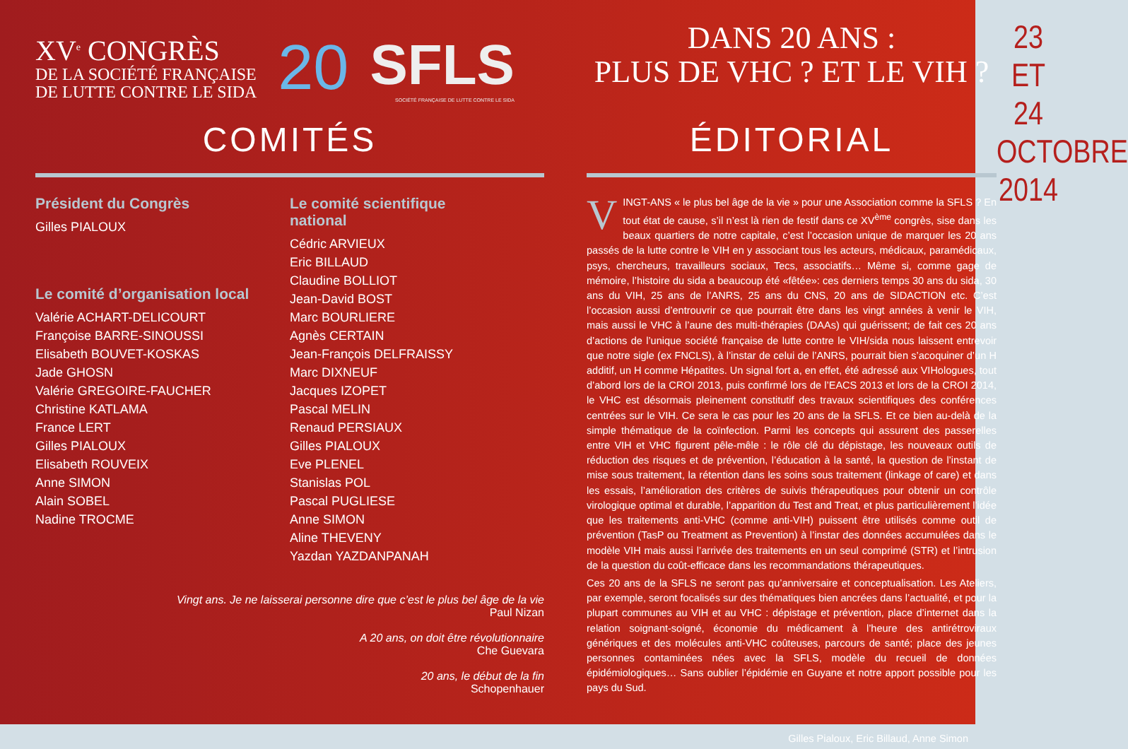XV<sup>e</sup> CONGRÈS
DE LA SOCIÉTÉ FRANÇAISE
DE LUTTE CONTRE LE SIDA
20
SFLS
SOCIÉTÉ FRANÇAISE DE LUTTE CONTRE LE SIDA
COMITÉS
Président du Congrès
Gilles PIALOUX
Le comité d’organisation local
Valérie ACHART-DELICOURT
Françoise BARRE-SINOUSSI
Elisabeth BOUVET-KOSKAS
Jade GHOSN
Valérie GREGOIRE-FAUCHER
Christine KATLAMA
France LERT
Gilles PIALOUX
Elisabeth ROUVEIX
Anne SIMON
Alain SOBEL
Nadine TROCME
Le comité scientifique
national
Cédric ARVIEUX
Eric BILLAUD
Claudine BOLLIOT
Jean-David BOST
Marc BOURLIERE
Agnès CERTAIN
Jean-François DELFRAISSY
Marc DIXNEUF
Jacques IZOPET
Pascal MELIN
Renaud PERSIAUX
Gilles PIALOUX
Eve PLENEL
Stanislas POL
Pascal PUGLIESE
Anne SIMON
Aline THEVENY
Yazdan YAZDANPANAH
Vingt ans. Je ne laisserai personne dire que c’est le plus bel âge de la vie
Paul Nizan
A 20 ans, on doit être révolutionnaire
Che Guevara
20 ans, le début de la fin
Schopenhauer
DANS 20 ANS :
PLUS DE VHC ? ET LE VIH ?
ÉDITORIAL
VINGT-ANS « le plus bel âge de la vie » pour une Association comme la SFLS ? En tout état de cause, s’il n’est là rien de festif dans ce XV<sup>ème</sup> congrès, sise dans les beaux quartiers de notre capitale, c’est l’occasion unique de marquer les 20 ans passés de la lutte contre le VIH en y associant tous les acteurs, médicaux, paramédicaux, psys, chercheurs, travailleurs sociaux, Tecs, associatifs… Même si, comme gage de mémoire, l’histoire du sida a beaucoup été «fêtée»: ces derniers temps 30 ans du sida, 30 ans du VIH, 25 ans de l’ANRS, 25 ans du CNS, 20 ans de SIDACTION etc. C’est l’occasion aussi d’entrouvrir ce que pourrait être dans les vingt années à venir le VIH, mais aussi le VHC à l’aune des multi-thérapies (DAAs) qui guérissent; de fait ces 20 ans d’actions de l’unique société française de lutte contre le VIH/sida nous laissent entrevoir que notre sigle (ex FNCLS), à l’instar de celui de l’ANRS, pourrait bien s’acoquiner d’un H additif, un H comme Hépatites. Un signal fort a, en effet, été adressé aux VIHologues, tout d’abord lors de la CROI 2013, puis confirmé lors de l’EACS 2013 et lors de la CROI 2014, le VHC est désormais pleinement constitutif des travaux scientifiques des conférences centrées sur le VIH. Ce sera le cas pour les 20 ans de la SFLS. Et ce bien au-delà de la simple thématique de la coïnfection. Parmi les concepts qui assurent des passerelles entre VIH et VHC figurent pêle-mêle : le rôle clé du dépistage, les nouveaux outils de réduction des risques et de prévention, l’éducation à la santé, la question de l’instant de mise sous traitement, la rétention dans les soins sous traitement (linkage of care) et dans les essais, l’amélioration des critères de suivis thérapeutiques pour obtenir un contrôle virologique optimal et durable, l’apparition du Test and Treat, et plus particulièrement l’idée que les traitements anti-VHC (comme anti-VIH) puissent être utilisés comme outil de prévention (TasP ou Treatment as Prevention) à l’instar des données accumulées dans le modèle VIH mais aussi l’arrivée des traitements en un seul comprimé (STR) et l’intrusion de la question du coût-efficace dans les recommandations thérapeutiques.
Ces 20 ans de la SFLS ne seront pas qu’anniversaire et conceptualisation. Les Ateliers, par exemple, seront focalisés sur des thématiques bien ancrées dans l’actualité, et pour la plupart communes au VIH et au VHC : dépistage et prévention, place d’internet dans la relation soignant-soigné, économie du médicament à l’heure des antirétroviraux génériques et des molécules anti-VHC coûteuses, parcours de santé; place des jeunes personnes contaminées nées avec la SFLS, modèle du recueil de données épidémiologiques… Sans oublier l’épidémie en Guyane et notre apport possible pour les pays du Sud.
Gilles Pialoux, Eric Billaud, Anne Simon
23 ET 24
OCTOBRE
2014